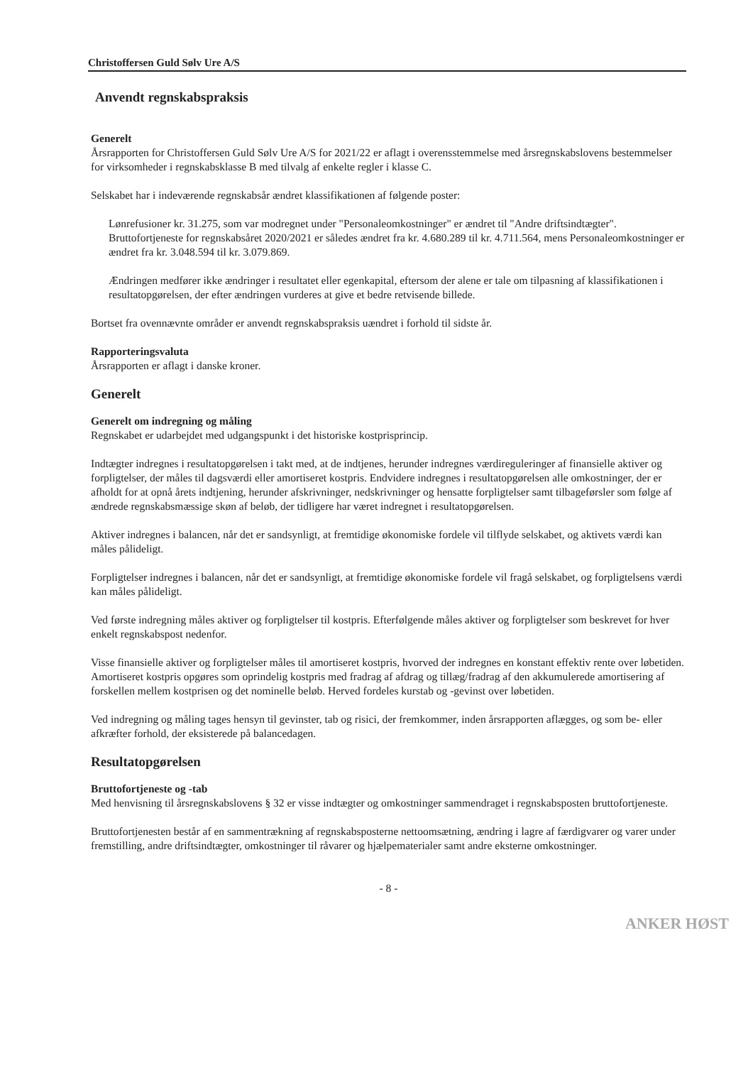Christoffersen Guld Sølv Ure A/S
Anvendt regnskabspraksis
Generelt
Årsrapporten for Christoffersen Guld Sølv Ure A/S for 2021/22 er aflagt i overensstemmelse med årsregnskabslovens bestemmelser for virksomheder i regnskabsklasse B med tilvalg af enkelte regler i klasse C.
Selskabet har i indeværende regnskabsår ændret klassifikationen af følgende poster:
Lønrefusioner kr. 31.275, som var modregnet under "Personaleomkostninger" er ændret til "Andre driftsindtægter". Bruttofortjeneste for regnskabsåret 2020/2021 er således ændret fra kr. 4.680.289 til kr. 4.711.564, mens Personaleomkostninger er ændret fra kr. 3.048.594 til kr. 3.079.869.
Ændringen medfører ikke ændringer i resultatet eller egenkapital, eftersom der alene er tale om tilpasning af klassifikationen i resultatopgørelsen, der efter ændringen vurderes at give et bedre retvisende billede.
Bortset fra ovennævnte områder er anvendt regnskabspraksis uændret i forhold til sidste år.
Rapporteringsvaluta
Årsrapporten er aflagt i danske kroner.
Generelt
Generelt om indregning og måling
Regnskabet er udarbejdet med udgangspunkt i det historiske kostprisprincip.
Indtægter indregnes i resultatopgørelsen i takt med, at de indtjenes, herunder indregnes værdireguleringer af finansielle aktiver og forpligtelser, der måles til dagsværdi eller amortiseret kostpris. Endvidere indregnes i resultatopgørelsen alle omkostninger, der er afholdt for at opnå årets indtjening, herunder afskrivninger, nedskrivninger og hensatte forpligtelser samt tilbageførsler som følge af ændrede regnskabsmæssige skøn af beløb, der tidligere har været indregnet i resultatopgørelsen.
Aktiver indregnes i balancen, når det er sandsynligt, at fremtidige økonomiske fordele vil tilflyde selskabet, og aktivets værdi kan måles pålideligt.
Forpligtelser indregnes i balancen, når det er sandsynligt, at fremtidige økonomiske fordele vil fragå selskabet, og forpligtelsens værdi kan måles pålideligt.
Ved første indregning måles aktiver og forpligtelser til kostpris. Efterfølgende måles aktiver og forpligtelser som beskrevet for hver enkelt regnskabspost nedenfor.
Visse finansielle aktiver og forpligtelser måles til amortiseret kostpris, hvorved der indregnes en konstant effektiv rente over løbetiden. Amortiseret kostpris opgøres som oprindelig kostpris med fradrag af afdrag og tillæg/fradrag af den akkumulerede amortisering af forskellen mellem kostprisen og det nominelle beløb. Herved fordeles kurstab og -gevinst over løbetiden.
Ved indregning og måling tages hensyn til gevinster, tab og risici, der fremkommer, inden årsrapporten aflægges, og som be- eller afkræfter forhold, der eksisterede på balancedagen.
Resultatopgørelsen
Bruttofortjeneste og -tab
Med henvisning til årsregnskabslovens § 32 er visse indtægter og omkostninger sammendraget i regnskabsposten bruttofortjeneste.
Bruttofortjenesten består af en sammentrækning af regnskabsposterne nettoomsætning, ændring i lagre af færdigvarer og varer under fremstilling, andre driftsindtægter, omkostninger til råvarer og hjælpematerialer samt andre eksterne omkostninger.
- 8 -
ANKER HØST